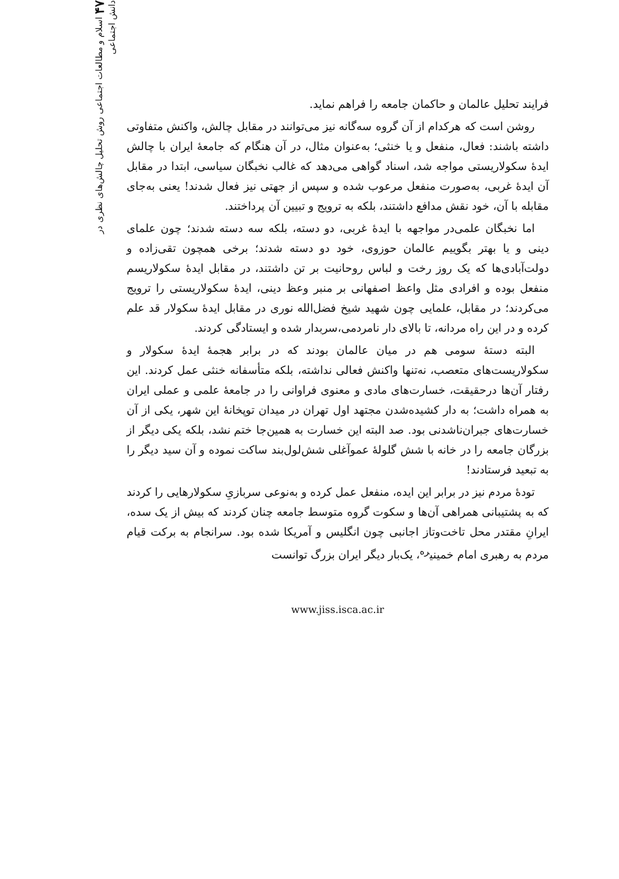فرایند تحلیل عالمان و حاکمان جامعه را فراهم نماید.
روشن است که هرکدام از آن گروه سه‌گانه نیز می‌توانند در مقابل چالش، واکنش متفاوتی داشته باشند: فعال، منفعل و یا خنثی؛ به‌عنوان مثال، در آن هنگام که جامعهٔ ایران با چالش ایدهٔ سکولاریستی مواجه شد، اسناد گواهی می‌دهد که غالب نخبگان سیاسی، ابتدا در مقابل آن ایدهٔ غربی، به‌صورت منفعل مرعوب شده و سپس از جهتی نیز فعال شدند! یعنی به‌جای مقابله با آن، خود نقش مدافع داشتند، بلکه به ترویج و تبیین آن پرداختند.
اما نخبگان علمی‌در مواجهه با ایدهٔ غربی، دو دسته، بلکه سه دسته شدند؛ چون علمای دینی و یا بهتر بگوییم عالمان حوزوی، خود دو دسته شدند؛ برخی همچون تقی‌زاده و دولت‌آبادی‌ها که یک روز رخت و لباس روحانیت بر تن داشتند، در مقابل ایدهٔ سکولاریسم منفعل بوده و افرادی مثل واعظ اصفهانی بر منبر وعظ دینی، ایدهٔ سکولاریستی را ترویج می‌کردند؛ در مقابل، علمایی چون شهید شیخ فضل‌الله نوری در مقابل ایدهٔ سکولار قد علم کرده و در این راه مردانه، تا بالای دار نامردمی،سربدار شده و ایستادگی کردند.
البته دستهٔ سومی هم در میان عالمان بودند که در برابر هجمهٔ ایدهٔ سکولار و سکولاریست‌های متعصب، نه‌تنها واکنش فعالی نداشته، بلکه متأسفانه خنثی عمل کردند. این رفتار آن‌ها درحقیقت، خسارت‌های مادی و معنوی فراوانی را در جامعهٔ علمی و عملی ایران به همراه داشت؛ به دار کشیده‌شدن مجتهد اول تهران در میدان توپخانهٔ این شهر، یکی از آن خسارت‌های جبران‌ناشدنی بود. صد البته این خسارت به همین‌جا ختم نشد، بلکه یکی دیگر از بزرگان جامعه را در خانه با شش گلولهٔ عموآغلی شش‌لول‌بند ساکت نموده و آن سید دیگر را به تبعید فرستادند!
تودهٔ مردم نیز در برابر این ایده، منفعل عمل کرده و به‌نوعی سربازیِ سکولارهایی را کردند که به پشتیبانی همراهی آن‌ها و سکوت گروه متوسط جامعه چنان کردند که بیش از یک سده، ایرانِ مقتدر محل تاخت‌وتاز اجانبی چون انگلیس و آمریکا شده بود. سرانجام به برکت قیام مردم به رهبری امام خمینی<sup>ره</sup>، یک‌بار دیگر ایران بزرگ توانست
www.jiss.isca.ac.ir
۴۷ اسلام و مطالعات اجتماعی روش تحلیل چالش‌های نظری در دانش اجتماعی